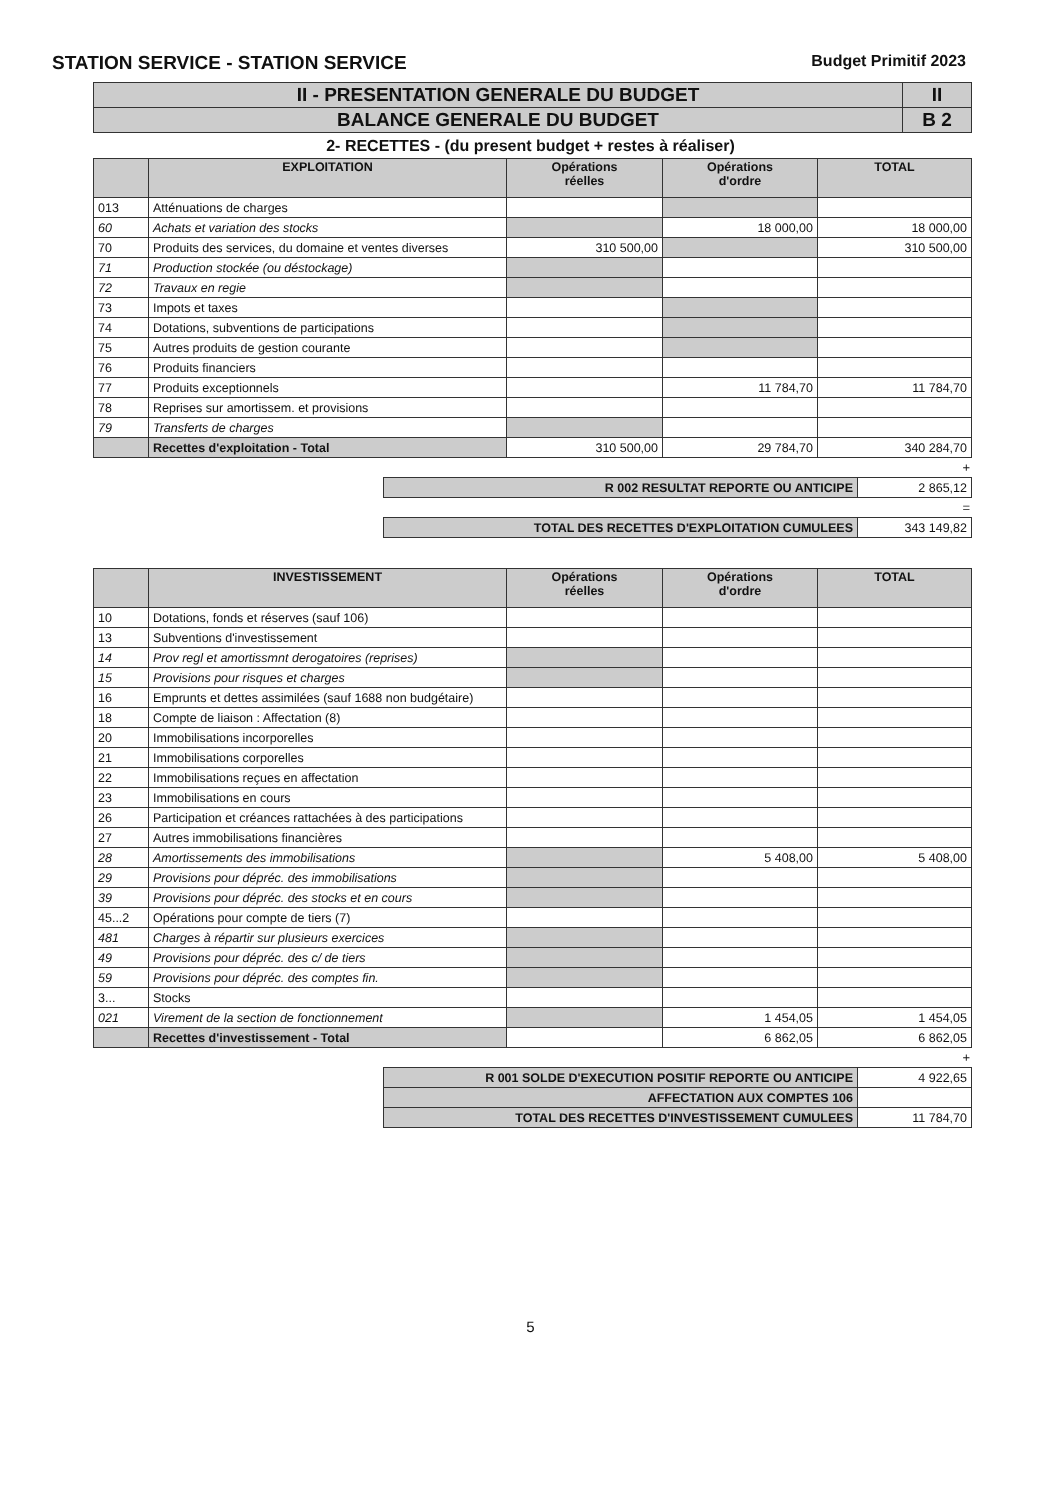STATION SERVICE - STATION SERVICE Budget Primitif 2023
| II - PRESENTATION GENERALE DU BUDGET | II |
| BALANCE GENERALE DU BUDGET | B 2 |
2- RECETTES - (du present budget + restes à réaliser)
| | EXPLOITATION | Opérations réelles | Opérations d'ordre | TOTAL |
| --- | --- | --- | --- | --- |
| 013 | Atténuations de charges | | | |
| 60 | Achats et variation des stocks | | 18 000,00 | 18 000,00 |
| 70 | Produits des services, du domaine et ventes diverses | 310 500,00 | | 310 500,00 |
| 71 | Production stockée (ou déstockage) | | | |
| 72 | Travaux en regie | | | |
| 73 | Impots et taxes | | | |
| 74 | Dotations, subventions de participations | | | |
| 75 | Autres produits de gestion courante | | | |
| 76 | Produits financiers | | | |
| 77 | Produits exceptionnels | | 11 784,70 | 11 784,70 |
| 78 | Reprises sur amortissem. et provisions | | | |
| 79 | Transferts de charges | | | |
| | Recettes d'exploitation - Total | 310 500,00 | 29 784,70 | 340 284,70 |
+
| R 002 RESULTAT REPORTE OU ANTICIPE | 2 865,12 |
=
| TOTAL DES RECETTES D'EXPLOITATION CUMULEES | 343 149,82 |
| | INVESTISSEMENT | Opérations réelles | Opérations d'ordre | TOTAL |
| --- | --- | --- | --- | --- |
| 10 | Dotations, fonds et réserves (sauf 106) | | | |
| 13 | Subventions d'investissement | | | |
| 14 | Prov regl et amortissmnt derogatoires (reprises) | | | |
| 15 | Provisions pour risques et charges | | | |
| 16 | Emprunts et dettes assimilées (sauf 1688 non budgétaire) | | | |
| 18 | Compte de liaison : Affectation (8) | | | |
| 20 | Immobilisations incorporelles | | | |
| 21 | Immobilisations corporelles | | | |
| 22 | Immobilisations reçues en affectation | | | |
| 23 | Immobilisations en cours | | | |
| 26 | Participation et créances rattachées à des participations | | | |
| 27 | Autres immobilisations financières | | | |
| 28 | Amortissements des immobilisations | | 5 408,00 | 5 408,00 |
| 29 | Provisions pour dépréc. des immobilisations | | | |
| 39 | Provisions pour dépréc. des stocks et en cours | | | |
| 45...2 | Opérations pour compte de tiers (7) | | | |
| 481 | Charges à répartir sur plusieurs exercices | | | |
| 49 | Provisions pour dépréc. des c/ de tiers | | | |
| 59 | Provisions pour dépréc. des comptes fin. | | | |
| 3... | Stocks | | | |
| 021 | Virement de la section de fonctionnement | | 1 454,05 | 1 454,05 |
| | Recettes d'investissement - Total | | 6 862,05 | 6 862,05 |
+
| R 001 SOLDE D'EXECUTION POSITIF REPORTE OU ANTICIPE | 4 922,65 |
| AFFECTATION AUX COMPTES 106 | |
| TOTAL DES RECETTES D'INVESTISSEMENT CUMULEES | 11 784,70 |
5